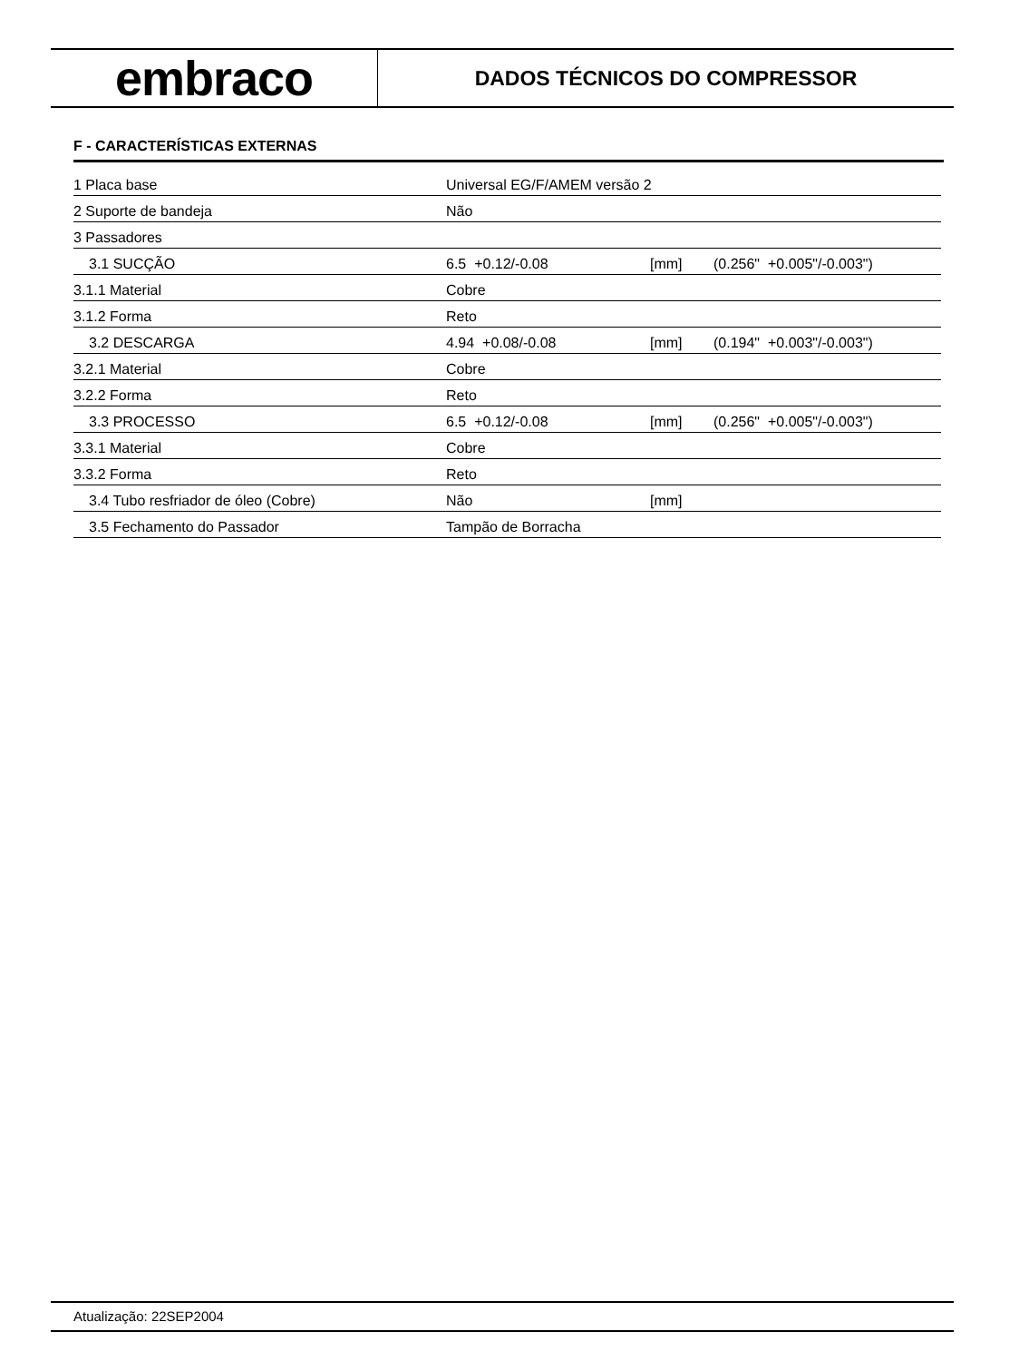embraco
DADOS TÉCNICOS DO COMPRESSOR
F - CARACTERÍSTICAS EXTERNAS
| 1 Placa base | Universal EG/F/AMEM versão 2 | | |
| 2 Suporte de bandeja | Não | | |
| 3 Passadores | | | |
| 3.1 SUCÇÃO | 6.5 +0.12/-0.08 | [mm] | (0.256" +0.005"/-0.003") |
| 3.1.1 Material | Cobre | | |
| 3.1.2 Forma | Reto | | |
| 3.2 DESCARGA | 4.94 +0.08/-0.08 | [mm] | (0.194" +0.003"/-0.003") |
| 3.2.1 Material | Cobre | | |
| 3.2.2 Forma | Reto | | |
| 3.3 PROCESSO | 6.5 +0.12/-0.08 | [mm] | (0.256" +0.005"/-0.003") |
| 3.3.1 Material | Cobre | | |
| 3.3.2 Forma | Reto | | |
| 3.4 Tubo resfriador de óleo (Cobre) | Não | [mm] | |
| 3.5 Fechamento do Passador | Tampão de Borracha | | |
Atualização: 22SEP2004